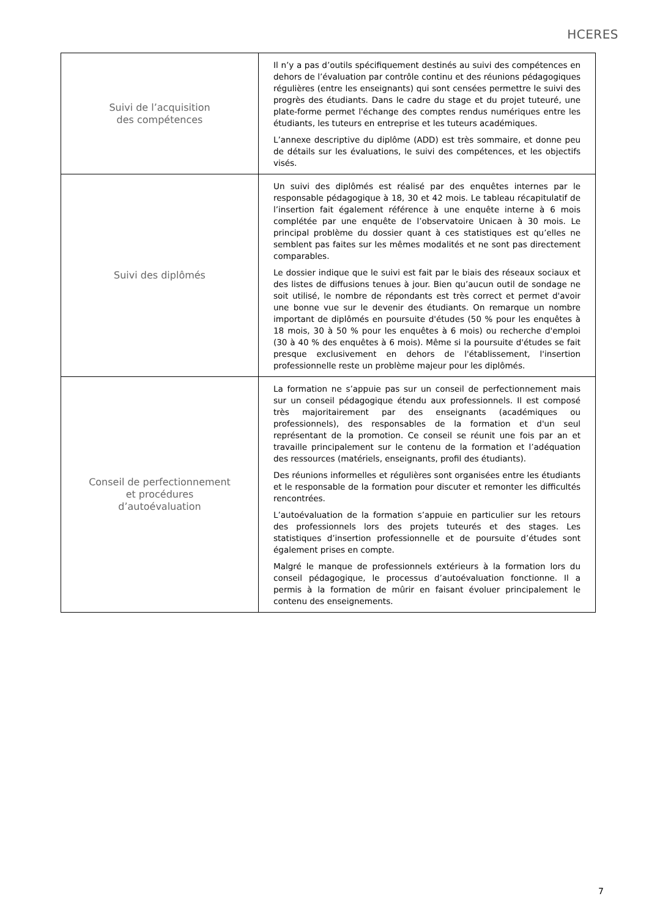HCERES
| Suivi de l’acquisition des compétences | Il n’y a pas d’outils spécifiquement destinés au suivi des compétences en dehors de l’évaluation par contrôle continu et des réunions pédagogiques régulières (entre les enseignants) qui sont censées permettre le suivi des progrès des étudiants. Dans le cadre du stage et du projet tuteuré, une plate-forme permet l'échange des comptes rendus numériques entre les étudiants, les tuteurs en entreprise et les tuteurs académiques. L’annexe descriptive du diplôme (ADD) est très sommaire, et donne peu de détails sur les évaluations, le suivi des compétences, et les objectifs visés. |
| Suivi des diplômés | Un suivi des diplômés est réalisé par des enquêtes internes par le responsable pédagogique à 18, 30 et 42 mois. Le tableau récapitulatif de l’insertion fait également référence à une enquête interne à 6 mois complétée par une enquête de l’observatoire Unicaen à 30 mois. Le principal problème du dossier quant à ces statistiques est qu’elles ne semblent pas faites sur les mêmes modalités et ne sont pas directement comparables. Le dossier indique que le suivi est fait par le biais des réseaux sociaux et des listes de diffusions tenues à jour. Bien qu’aucun outil de sondage ne soit utilisé, le nombre de répondants est très correct et permet d'avoir une bonne vue sur le devenir des étudiants. On remarque un nombre important de diplômés en poursuite d'études (50 % pour les enquêtes à 18 mois, 30 à 50 % pour les enquêtes à 6 mois) ou recherche d'emploi (30 à 40 % des enquêtes à 6 mois). Même si la poursuite d'études se fait presque exclusivement en dehors de l'établissement, l'insertion professionnelle reste un problème majeur pour les diplômés. |
| Conseil de perfectionnement et procédures d’autoévaluation | La formation ne s’appuie pas sur un conseil de perfectionnement mais sur un conseil pédagogique étendu aux professionnels. Il est composé très majoritairement par des enseignants (académiques ou professionnels), des responsables de la formation et d'un seul représentant de la promotion. Ce conseil se réunit une fois par an et travaille principalement sur le contenu de la formation et l’adéquation des ressources (matériels, enseignants, profil des étudiants). Des réunions informelles et régulières sont organisées entre les étudiants et le responsable de la formation pour discuter et remonter les difficultés rencontrées. L’autoévaluation de la formation s’appuie en particulier sur les retours des professionnels lors des projets tuteurés et des stages. Les statistiques d’insertion professionnelle et de poursuite d’études sont également prises en compte. Malgré le manque de professionnels extérieurs à la formation lors du conseil pédagogique, le processus d’autoévaluation fonctionne. Il a permis à la formation de mûrir en faisant évoluer principalement le contenu des enseignements. |
7